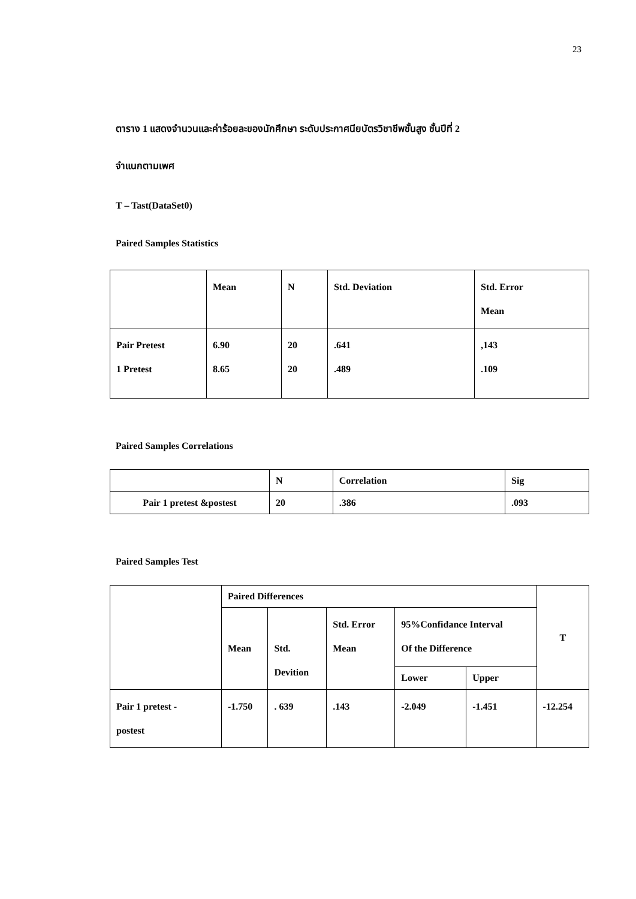23
ตาราง 1 แสดงจำนวนและค่าร้อยละของนักศึกษา ระดับประกาศนียบัตรวิชาชีพชั้นสูง ชั้นปีที่ 2
จำแนกตามเพศ
T – Tast(DataSet0)
Paired Samples Statistics
| | Mean | N | Std. Deviation | Std. Error Mean |
| Pair Pretest 1 Pretest | 6.90 8.65 | 20 20 | .641 .489 | ,143 .109 |
Paired Samples Correlations
| | N | Correlation | Sig |
| Pair 1 pretest &postest | 20 | .386 | .093 |
Paired Samples Test
| | Paired Differences | | | | | T |
| | Mean | Std. Devition | Std. Error Mean | 95%Confidance Interval Of the Difference | | |
| | | | | Lower | Upper | |
| Pair 1 pretest - postest | -1.750 | . 639 | .143 | -2.049 | -1.451 | -12.254 |